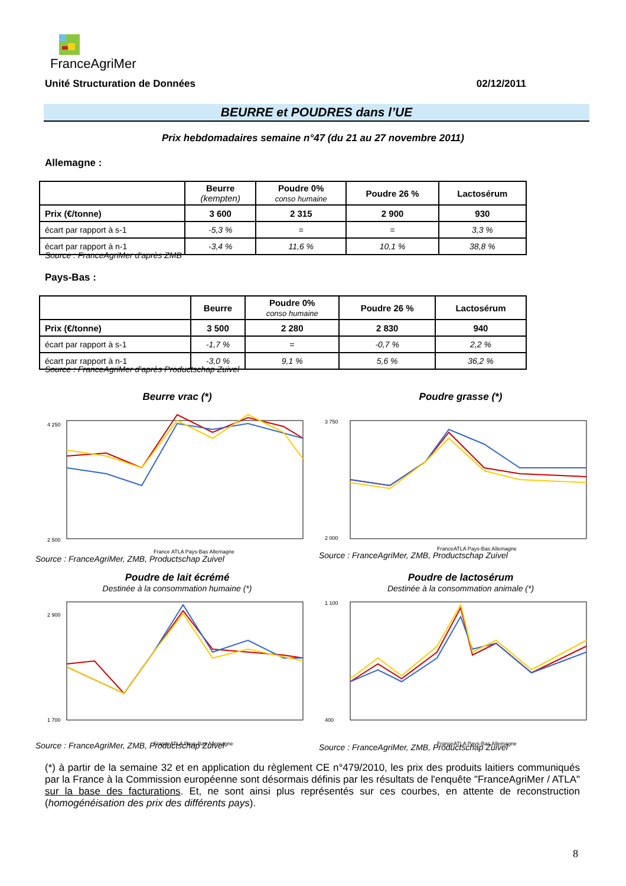FranceAgriMer
Unité Structuration de Données 02/12/2011
BEURRE et POUDRES dans l’UE
Prix hebdomadaires semaine n°47 (du 21 au 27 novembre 2011)
Allemagne :
| | Beurre (kempten) | Poudre 0% conso humaine | Poudre 26 % | Lactosérum |
| --- | --- | --- | --- | --- |
| Prix (€/tonne) | 3 600 | 2 315 | 2 900 | 930 |
| écart par rapport à s-1 | -5,3 % | = | = | 3,3 % |
| écart par rapport à n-1 | -3,4 % | 11,6 % | 10,1 % | 38,8 % |
Source : FranceAgriMer d’après ZMB
Pays-Bas :
| | Beurre | Poudre 0% conso humaine | Poudre 26 % | Lactosérum |
| --- | --- | --- | --- | --- |
| Prix (€/tonne) | 3 500 | 2 280 | 2 830 | 940 |
| écart par rapport à s-1 | -1,7 % | = | -0,7 % | 2,2 % |
| écart par rapport à n-1 | -3,0 % | 9,1 % | 5,6 % | 36,2 % |
Source : FranceAgriMer d’après Productschap Zuivel
Beurre vrac (*)
4 250
2 500
France ATLA Pays-Bas Allemagne
Source : FranceAgriMer, ZMB, Productschap Zuivel
Poudre grasse (*)
3 750
2 000
FranceATLA Pays-Bas Allemagne
Source : FranceAgriMer, ZMB, Productschap Zuivel
Poudre de lait écrémé
Destinée à la consommation humaine (*)
2 900
1 700
FranceATLA Pays-Bas Allemagne
Source : FranceAgriMer, ZMB, Productschap Zuivel
Poudre de lactosérum
Destinée à la consommation animale (*)
1 100
400
FranceATLA Pays-Bas Allemagne
Source : FranceAgriMer, ZMB, Productschap Zuivel
(*) à partir de la semaine 32 et en application du règlement CE n°479/2010, les prix des produits laitiers communiqués par la France à la Commission européenne sont désormais définis par les résultats de l'enquête "FranceAgriMer / ATLA" sur la base des facturations. Et, ne sont ainsi plus représentés sur ces courbes, en attente de reconstruction (homogénéisation des prix des différents pays).
8